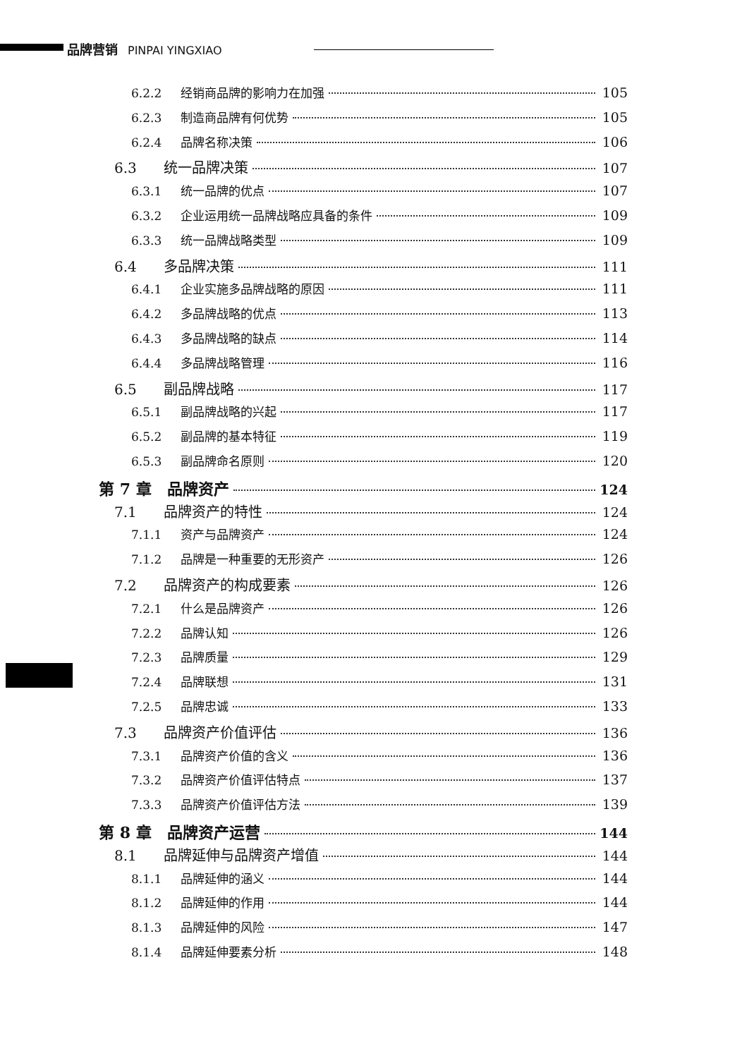品牌营销 PINPAI YINGXIAO
6.2.2 经销商品牌的影响力在加强 105
6.2.3 制造商品牌有何优势 105
6.2.4 品牌名称决策 106
6.3 统一品牌决策 107
6.3.1 统一品牌的优点 107
6.3.2 企业运用统一品牌战略应具备的条件 109
6.3.3 统一品牌战略类型 109
6.4 多品牌决策 111
6.4.1 企业实施多品牌战略的原因 111
6.4.2 多品牌战略的优点 113
6.4.3 多品牌战略的缺点 114
6.4.4 多品牌战略管理 116
6.5 副品牌战略 117
6.5.1 副品牌战略的兴起 117
6.5.2 副品牌的基本特征 119
6.5.3 副品牌命名原则 120
第 7 章　品牌资产 124
7.1 品牌资产的特性 124
7.1.1 资产与品牌资产 124
7.1.2 品牌是一种重要的无形资产 126
7.2 品牌资产的构成要素 126
7.2.1 什么是品牌资产 126
7.2.2 品牌认知 126
7.2.3 品牌质量 129
7.2.4 品牌联想 131
7.2.5 品牌忠诚 133
7.3 品牌资产价值评估 136
7.3.1 品牌资产价值的含义 136
7.3.2 品牌资产价值评估特点 137
7.3.3 品牌资产价值评估方法 139
第 8 章　品牌资产运营 144
8.1 品牌延伸与品牌资产增值 144
8.1.1 品牌延伸的涵义 144
8.1.2 品牌延伸的作用 144
8.1.3 品牌延伸的风险 147
8.1.4 品牌延伸要素分析 148